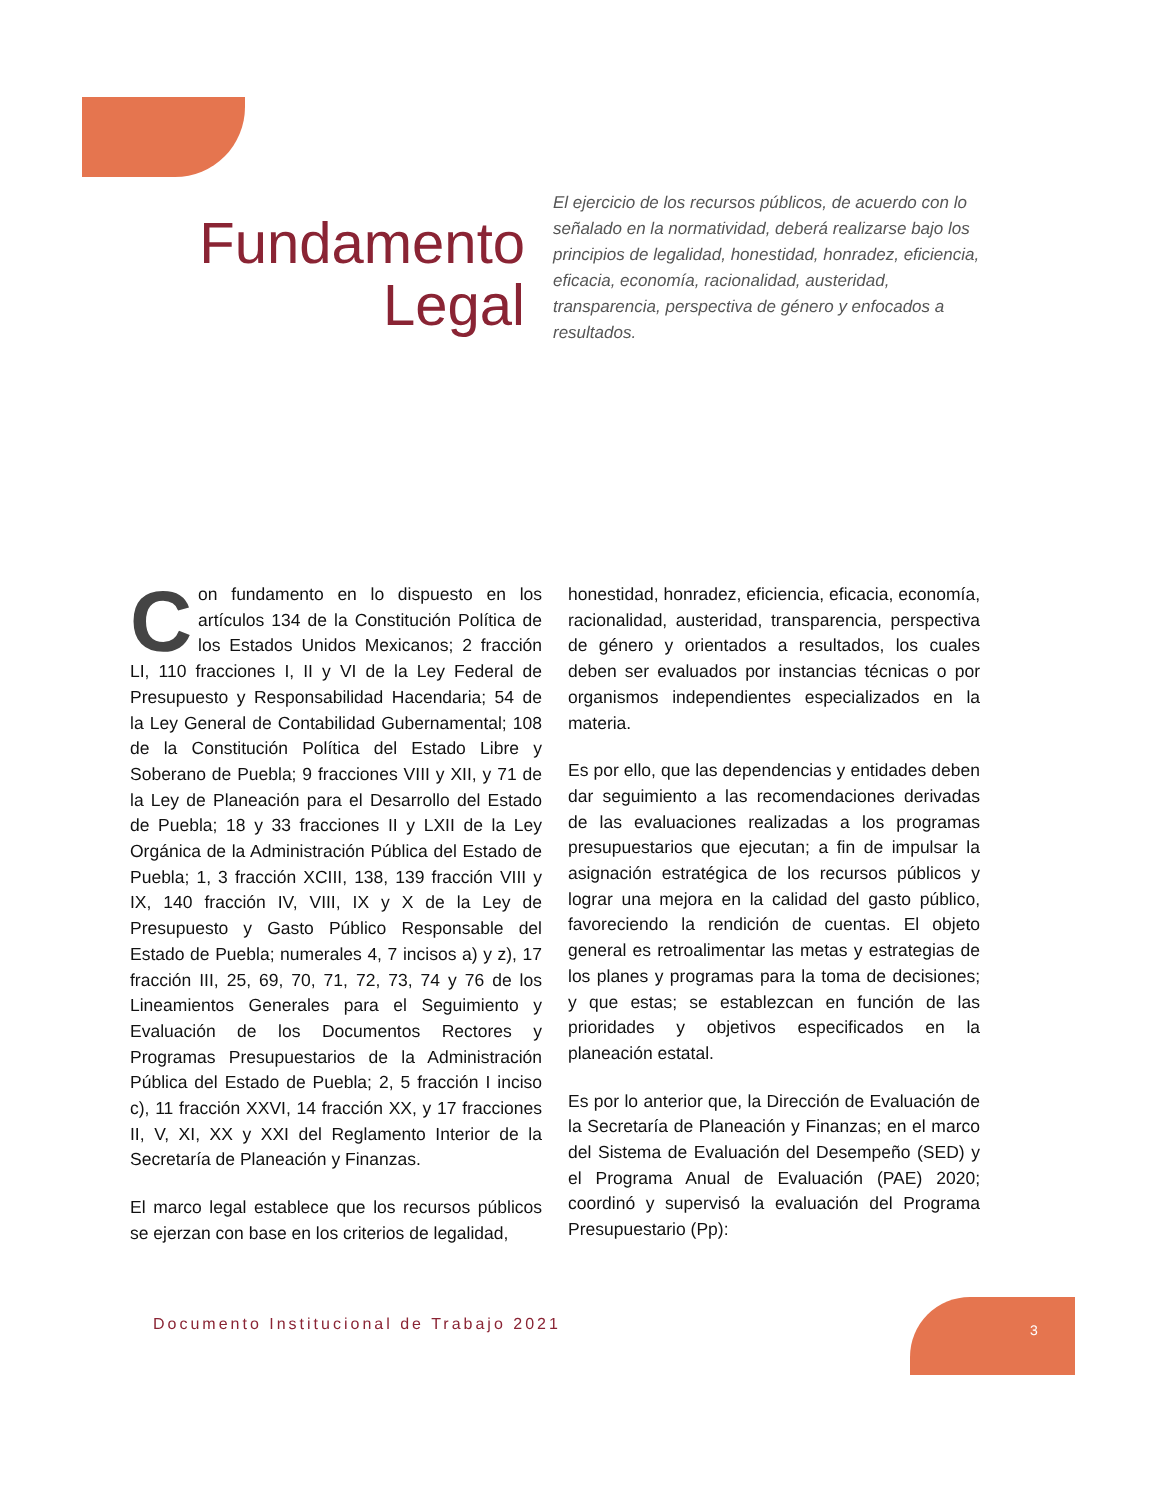Fundamento
Legal
El ejercicio de los recursos públicos, de acuerdo con lo señalado en la normatividad, deberá realizarse bajo los principios de legalidad, honestidad, honradez, eficiencia, eficacia, economía, racionalidad, austeridad, transparencia, perspectiva de género y enfocados a resultados.
Con fundamento en lo dispuesto en los artículos 134 de la Constitución Política de los Estados Unidos Mexicanos; 2 fracción LI, 110 fracciones I, II y VI de la Ley Federal de Presupuesto y Responsabilidad Hacendaria; 54 de la Ley General de Contabilidad Gubernamental; 108 de la Constitución Política del Estado Libre y Soberano de Puebla; 9 fracciones VIII y XII, y 71 de la Ley de Planeación para el Desarrollo del Estado de Puebla; 18 y 33 fracciones II y LXII de la Ley Orgánica de la Administración Pública del Estado de Puebla; 1, 3 fracción XCIII, 138, 139 fracción VIII y IX, 140 fracción IV, VIII, IX y X de la Ley de Presupuesto y Gasto Público Responsable del Estado de Puebla; numerales 4, 7 incisos a) y z), 17 fracción III, 25, 69, 70, 71, 72, 73, 74 y 76 de los Lineamientos Generales para el Seguimiento y Evaluación de los Documentos Rectores y Programas Presupuestarios de la Administración Pública del Estado de Puebla; 2, 5 fracción I inciso c), 11 fracción XXVI, 14 fracción XX, y 17 fracciones II, V, XI, XX y XXI del Reglamento Interior de la Secretaría de Planeación y Finanzas.
El marco legal establece que los recursos públicos se ejerzan con base en los criterios de legalidad,
honestidad, honradez, eficiencia, eficacia, economía, racionalidad, austeridad, transparencia, perspectiva de género y orientados a resultados, los cuales deben ser evaluados por instancias técnicas o por organismos independientes especializados en la materia.
Es por ello, que las dependencias y entidades deben dar seguimiento a las recomendaciones derivadas de las evaluaciones realizadas a los programas presupuestarios que ejecutan; a fin de impulsar la asignación estratégica de los recursos públicos y lograr una mejora en la calidad del gasto público, favoreciendo la rendición de cuentas. El objeto general es retroalimentar las metas y estrategias de los planes y programas para la toma de decisiones; y que estas; se establezcan en función de las prioridades y objetivos especificados en la planeación estatal.
Es por lo anterior que, la Dirección de Evaluación de la Secretaría de Planeación y Finanzas; en el marco del Sistema de Evaluación del Desempeño (SED) y el Programa Anual de Evaluación (PAE) 2020; coordinó y supervisó la evaluación del Programa Presupuestario (Pp):
Documento Institucional de Trabajo 2021
3